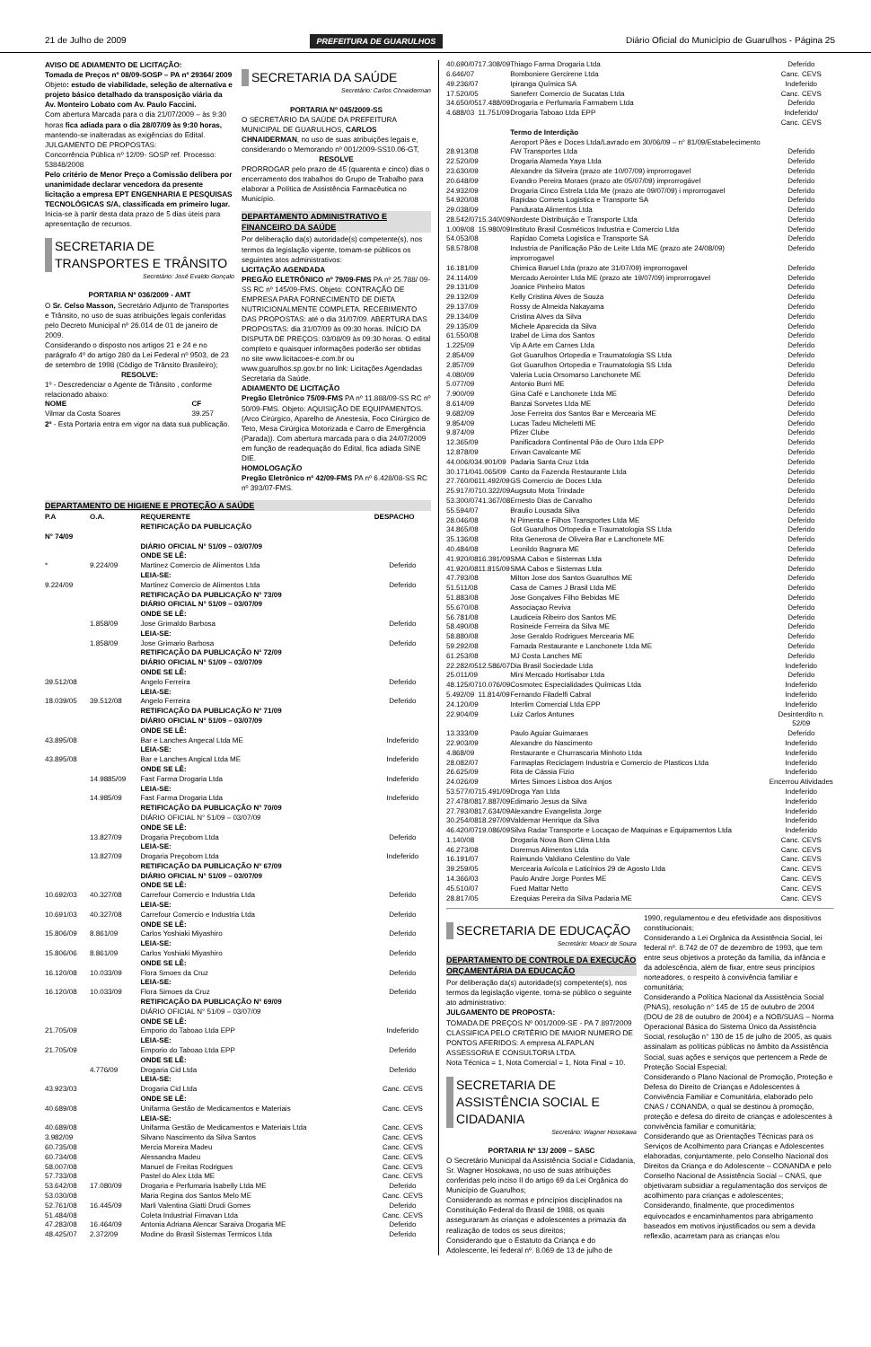21 de Julho de 2009 PREFEITURA DE GUARULHOS Diário Oficial do Município de Guarulhos - Página 25
AVISO DE ADIAMENTO DE LICITAÇÃO:
Tomada de Preços nº 08/09-SOSP – PA nº 29364/ 2009
Objeto: estudo de viabilidade, seleção de alternativa e projeto básico detalhado da transposição viária da Av. Monteiro Lobato com Av. Paulo Faccini.
Com abertura Marcada para o dia 21/07/2009 – às 9:30 horas fica adiada para o dia 28/07/09 às 9:30 horas, mantendo-se inalteradas as exigências do Edital.
JULGAMENTO DE PROPOSTAS:
Concorrência Pública nº 12/09- SOSP ref. Processo: 53848/2008
Pelo critério de Menor Preço a Comissão delibera por unanimidade declarar vencedora da presente licitação a empresa EPT ENGENHARIA E PESQUISAS TECNOLÓGICAS S/A, classificada em primeiro lugar.
Inicia-se à partir desta data prazo de 5 dias úteis para apresentação de recursos.
SECRETARIA DE TRANSPORTES E TRÂNSITO
Secretário: José Evaldo Gonçalo
PORTARIA Nº 036/2009 - AMT
O Sr. Celso Masson, Secretário Adjunto de Transportes e Trânsito, no uso de suas atribuições legais conferidas pelo Decreto Municipal nº 26.014 de 01 de janeiro de 2009.
Considerando o disposto nos artigos 21 e 24 e no parágrafo 4º do artigo 280 da Lei Federal nº 9503, de 23 de setembro de 1998 (Código de Trânsito Brasileiro);
RESOLVE:
1º - Descredenciar o Agente de Trânsito , conforme relacionado abaixo:
| NOME | CF |
| --- | --- |
| Vilmar da Costa Soares | 39.257 |
2º - Esta Portaria entra em vigor na data sua publicação.
SECRETARIA DA SAÚDE
Secretário: Carlos Chnaiderman
PORTARIA Nº 045/2009-SS
O SECRETÁRIO DA SAÚDE DA PREFEITURA MUNICIPAL DE GUARULHOS, CARLOS CHNAIDERMAN, no uso de suas atribuições legais e, considerando o Memorando nº 001/2009-SS10.06-GT,
RESOLVE
PRORROGAR pelo prazo de 45 (quarenta e cinco) dias o encerramento dos trabalhos do Grupo de Trabalho para elaborar a Política de Assistência Farmacêutica no Município.
DEPARTAMENTO ADMINISTRATIVO E FINANCEIRO DA SAÚDE
Por deliberação da(s) autoridade(s) competente(s), nos termos da legislação vigente, tornam-se públicos os seguintes atos administrativos:
LICITAÇÃO AGENDADA
PREGÃO ELETRÔNICO nº 79/09-FMS PA nº 25.788/ 09-SS RC nº 145/09-FMS. Objeto: CONTRAÇÃO DE EMPRESA PARA FORNECIMENTO DE DIETA NUTRICIONALMENTE COMPLETA. RECEBIMENTO DAS PROPOSTAS: até o dia 31/07/09. ABERTURA DAS PROPOSTAS: dia 31/07/09 às 09:30 horas. INÍCIO DA DISPUTA DE PREÇOS: 03/08/09 às 09:30 horas. O edital completo e quaisquer informações poderão ser obtidas no site www.licitacoes-e.com.br ou www.guarulhos.sp.gov.br no link: Licitações Agendadas Secretaria da Saúde.
ADIAMENTO DE LICITAÇÃO
Pregão Eletrônico 75/09-FMS PA nº 11.888/09-SS RC nº 50/09-FMS. Objeto: AQUISIÇÃO DE EQUIPAMENTOS. (Arco Cirúrgico, Aparelho de Anestesia, Foco Cirúrgico de Teto, Mesa Cirúrgica Motorizada e Carro de Emergência (Parada)). Com abertura marcada para o dia 24/07/2009 em função de readequação do Edital, fica adiada SINE DIE.
HOMOLOGAÇÃO
Pregão Eletrônico nº 42/09-FMS PA nº 6.428/08-SS RC nº 393/07-FMS.
DEPARTAMENTO DE HIGIENE E PROTEÇÃO A SAÚDE
| P.A | O.A. | REQUERENTE | DESPACHO |
| --- | --- | --- | --- |
| | | RETIFICAÇÃO DA PUBLICAÇÃO | |
| N° 74/09 | | | |
| | | DIÁRIO OFICIAL N° 51/09 – 03/07/09 ONDE SE LÊ: | |
| * | 9.224/09 | Martinez Comercio de Alimentos Ltda | Deferido |
| | | LEIA-SE: | |
| 9.224/09 | | Martinez Comercio de Alimentos Ltda | Deferido |
| | | RETIFICAÇÃO DA PUBLICAÇÃO N° 73/09 DIÁRIO OFICIAL N° 51/09 – 03/07/09 ONDE SE LÊ: | |
| | 1.858/09 | Jose Grimaldo Barbosa | Deferido |
| | | LEIA-SE: | |
| | 1.858/09 | Jose Grimario Barbosa | Deferido |
| | | RETIFICAÇÃO DA PUBLICAÇÃO N° 72/09 DIÁRIO OFICIAL N° 51/09 – 03/07/09 ONDE SE LÊ: | |
| 39.512/08 | | Angelo Ferreira | Deferido |
| | | LEIA-SE: | |
| 18.039/05 | 39.512/08 | Angelo Ferreira | Deferido |
| | | RETIFICAÇÃO DA PUBLICAÇÃO N° 71/09 DIÁRIO OFICIAL N° 51/09 – 03/07/09 ONDE SE LÊ: | |
| 43.895/08 | | Bar e Lanches Angecal Ltda ME | Indeferido |
| | | LEIA-SE: | |
| 43.895/08 | | Bar e Lanches Angical Ltda ME | Indeferido |
| | | ONDE SE LÊ: | |
| | 14.9885/09 | Fast Farma Drogaria Ltda | Indeferido |
| | | LEIA-SE: | |
| | 14.985/09 | Fast Farma Drogaria Ltda | Indeferido |
| | | RETIFICAÇÃO DA PUBLICAÇÃO N° 70/09 DIÁRIO OFICIAL N° 51/09 – 03/07/09 ONDE SE LÊ: | |
| | 13.827/09 | Drogaria Preçobom Ltda | Deferido |
| | | LEIA-SE: | |
| | 13.827/09 | Drogaria Preçobom Ltda | Indeferido |
| | | RETIFICAÇÃO DA PUBLICAÇÃO N° 67/09 DIÁRIO OFICIAL N° 51/09 – 03/07/09 ONDE SE LÊ: | |
| 10.692/03 | 40.327/08 | Carrefour Comercio e Industria Ltda | Deferido |
| | | LEIA-SE: | |
| 10.691/03 | 40.327/08 | Carrefour Comercio e Industria Ltda | Deferido |
| | | ONDE SE LÊ: | |
| 15.806/09 | 8.861/09 | Carlos Yoshiaki Miyashiro | Deferido |
| | | LEIA-SE: | |
| 15.806/06 | 8.861/09 | Carlos Yoshiaki Miyashiro | Deferido |
| | | ONDE SE LÊ: | |
| 16.120/08 | 10.033/09 | Flora Smoes da Cruz | Deferido |
| | | LEIA-SE: | |
| 16.120/08 | 10.033/09 | Flora Simoes da Cruz | Deferido |
| | | RETIFICAÇÃO DA PUBLICAÇÃO N° 69/09 DIÁRIO OFICIAL N° 51/09 – 03/07/09 ONDE SE LÊ: | |
| 21.705/09 | | Emporio do Taboao Ltda EPP | Indeferido |
| | | LEIA-SE: | |
| 21.705/09 | | Emporio do Taboao Ltda EPP | Deferido |
| | | ONDE SE LÊ: | |
| | 4.776/09 | Drogaria Cid Ltda | Deferido |
| | | LEIA-SE: | |
| 43.923/03 | | Drogaria Cid Ltda | Canc. CEVS |
| | | ONDE SE LÊ: | |
| 40.689/08 | | Unifarma Gestão de Medicamentos e Materiais | Canc. CEVS |
| | | LEIA-SE: | |
| 40.689/08 | | Unifarma Gestão de Medicamentos e Materiais Ltda | Canc. CEVS |
| 3.982/09 | | Silvano Nascimento da Silva Santos | Canc. CEVS |
| 60.735/08 | | Mercia Moreira Madeu | Canc. CEVS |
| 60.734/08 | | Alessandra Madeu | Canc. CEVS |
| 58.007/08 | | Manuel de Freitas Rodrigues | Canc. CEVS |
| 57.733/08 | | Pastel do Alex Ltda ME | Canc. CEVS |
| 53.642/08 | 17.080/09 | Drogaria e Perfumaria Isabelly Ltda ME | Deferido |
| 53.030/08 | | Maria Regina dos Santos Melo ME | Canc. CEVS |
| 52.761/08 | 16.445/09 | Marli Valentina Giatti Drudi Gomes | Deferido |
| 51.484/08 | | Coleta Industrial Fimavan Ltda | Canc. CEVS |
| 47.283/08 | 16.464/09 | Antonia Adriana Alencar Saraiva Drogaria ME | Deferido |
| 48.425/07 | 2.372/09 | Modine do Brasil Sistemas Termicos Ltda | Deferido |
| 40.690/07 | 17.308/09 | Thiago Farma Drogaria Ltda | Deferido |
| 6.646/07 | | Bomboniere Gercirene Ltda | Canc. CEVS |
| 49.236/07 | | Ipiranga Química SA | Indeferido |
| 17.520/05 | | Saneferr Comercio de Sucatas Ltda | Canc. CEVS |
| 34.650/05 | 17.488/09 | Drogaria e Perfumaria Farmabem Ltda | Deferido |
| 4.688/03 | 11.751/09 | Drogaria Taboao Ltda EPP | Indeferido/ Canc. CEVS |
| | | Termo de Interdição Aeroport Pães e Doces Ltda/Lavrado em 30/06/09 – n° 81/09/Estabelecimento | |
| 28.913/08 | | FW Transportes Ltda | Deferido |
| 22.520/09 | | Drogaria Alameda Yaya Ltda | Deferido |
| 23.630/09 | | Alexandre da Silveira (prazo ate 10/07/09) improrrogavel | Deferido |
| 20.648/09 | | Evandro Pereira Moraes (prazo ate 05/07/09) improrrogável | Deferido |
| 24.932/09 | | Drogaria Cinco Estrela Ltda Me (prazo ate 09/07/09) i mprorrogavel | Deferido |
| 54.920/08 | | Rapidao Cometa Logistica e Transporte SA | Deferido |
| 29.038/09 | | Pandurata Alimentos Ltda | Deferido |
| 28.542/07 | 15.340/09 | Nordeste Distribuição e Transporte Ltda | Deferido |
| 1.009/08 | 15.980/09 | Instituto Brasil Cosméticos Industria e Comercio Ltda | Deferido |
| 54.053/08 | | Rapidao Cometa Logistica e Transporte SA | Deferido |
| 58.578/08 | | Industria de Panificação Pão de Leite Ltda ME (prazo ate 24/08/09) improrrogavel | Deferido |
| 16.181/09 | | Chimica Baruel Ltda (prazo ate 31/07/09) improrrogavel | Deferido |
| 24.114/09 | | Mercado Aerointer Ltda ME (prazo ate 19/07/09) improrrogavel | Deferido |
| 29.131/09 | | Joanice Pinheiro Matos | Deferido |
| 29.132/09 | | Kelly Cristina Alves de Souza | Deferido |
| 29.137/09 | | Rossy de Almeida Nakayama | Deferido |
| 29.134/09 | | Cristina Alves da Silva | Deferido |
| 29.135/09 | | Michele Aparecida da Silva | Deferido |
| 61.550/08 | | Izabel de Lima dos Santos | Deferido |
| 1.225/09 | | Vip A Arte em Carnes Ltda | Deferido |
| 2.854/09 | | Got Guarulhos Ortopedia e Traumatologia SS Ltda | Deferido |
| 2.857/09 | | Got Guarulhos Ortopedia e Traumatologia SS Ltda | Deferido |
| 4.080/09 | | Valeria Lucia Orsomarso Lanchonete ME | Deferido |
| 5.077/09 | | Antonio Burri ME | Deferido |
| 7.900/09 | | Gina Café e Lanchonete Ltda ME | Deferido |
| 8.614/09 | | Banzai Sorvetes Ltda ME | Deferido |
| 9.682/09 | | Jose Ferreira dos Santos Bar e Mercearia ME | Deferido |
| 9.854/09 | | Lucas Tadeu Micheletti ME | Deferido |
| 9.874/09 | | Pfizer Clube | Deferido |
| 12.365/09 | | Panificadora Continental Pão de Ouro Ltda EPP | Deferido |
| 12.878/09 | | Erivan Cavalcante ME | Deferido |
| 44.006/03 | 4.901/09 | Padaria Santa Cruz Ltda | Deferido |
| 30.171/04 | 1.065/09 | Canto da Fazenda Restaurante Ltda | Deferido |
| 27.760/06 | 11.492/09 | GS Comercio de Doces Ltda | Deferido |
| 25.917/07 | 10.322/09 | Augsuto Mota Trindade | Deferido |
| 53.300/07 | 41.367/08 | Ernesto Dias de Carvalho | Deferido |
| 55.594/07 | | Braulio Lousada Silva | Deferido |
| 28.046/08 | | N Pimenta e Filhos Transportes Ltda ME | Deferido |
| 34.865/08 | | Got Guarulhos Ortopedia e Traumatologia SS Ltda | Deferido |
| 35.136/08 | | Rita Generosa de Oliveira Bar e Lanchonete ME | Deferido |
| 40.484/08 | | Leonildo Bagnara ME | Deferido |
| 41.920/08 | 16.391/09 | SMA Cabos e Sistemas Ltda | Deferido |
| 41.920/08 | 11.815/09 | SMA Cabos e Sistemas Ltda | Deferido |
| 47.793/08 | | Milton Jose dos Santos Guarulhos ME | Deferido |
| 51.511/08 | | Casa de Carnes J Brasil Ltda ME | Deferido |
| 51.883/08 | | Jose Gonçalves Filho Bebidas ME | Deferido |
| 55.670/08 | | Associaçao Reviva | Deferido |
| 56.781/08 | | Laudiceia Ribeiro dos Santos ME | Deferido |
| 58.490/08 | | Rosineide Ferreira da Silva ME | Deferido |
| 58.880/08 | | Jose Geraldo Rodrigues Mercearia ME | Deferido |
| 59.292/08 | | Famada Restaurante e Lanchonete Ltda ME | Deferido |
| 61.253/08 | | MJ Costa Lanches ME | Deferido |
| 22.282/05 | 12.586/07 | Dia Brasil Sociedade Ltda | Indeferido |
| 25.011/09 | | Mini Mercado Hortisabor Ltda | Deferido |
| 48.125/07 | 10.076/09 | Cosmotec Especialidades Químicas Ltda | Indeferido |
| 5.492/09 | 11.814/09 | Fernando Filadelfi Cabral | Indeferido |
| 24.120/09 | | Interlim Comercial Ltda EPP | Indeferido |
| 22.904/09 | | Luiz Carlos Antunes | Desinterdito n. 52/09 |
| 13.333/09 | | Paulo Aguiar Guimaraes | Deferido |
| 22.903/09 | | Alexandre do Nascimento | Indeferido |
| 4.868/09 | | Restaurante e Churrascaria Minhoto Ltda | Indeferido |
| 28.082/07 | | Farmaplas Reciclagem Industria e Comercio de Plasticos Ltda | Indeferido |
| 26.625/09 | | Rita de Cássia Fizio | Indeferido |
| 24.026/09 | | Mirtes Simoes Lisboa dos Anjos | Encerrou Atividades |
| 53.577/07 | 15.491/09 | Droga Yan Ltda | Indeferido |
| 27.478/08 | 17.887/09 | Edimario Jesus da Silva | Indeferido |
| 27.793/08 | 17.634/09 | Alexandre Evangelista Jorge | Indeferido |
| 30.254/08 | 18.297/09 | Valdemar Henrique da Silva | Indeferido |
| 46.420/07 | 19.086/09 | Silva Radar Transporte e Locaçao de Maquinas e Equipamentos Ltda | Indeferido |
| 1.140/08 | | Drogaria Nova Bom Clima Ltda | Canc. CEVS |
| 46.273/08 | | Doremus Alimentos Ltda | Canc. CEVS |
| 16.191/07 | | Raimundo Valdiano Celestino do Vale | Canc. CEVS |
| 39.259/05 | | Mercearia Avícola e Laticínios 29 de Agosto Ltda | Canc. CEVS |
| 14.366/03 | | Paulo Andre Jorge Pontes ME | Canc. CEVS |
| 45.510/07 | | Fued Mattar Netto | Canc. CEVS |
| 28.817/05 | | Ezequias Pereira da Silva Padaria ME | Canc. CEVS |
SECRETARIA DE EDUCAÇÃO
Secretário: Moacir de Souza
DEPARTAMENTO DE CONTROLE DA EXECUÇÃO ORÇAMENTÁRIA DA EDUCAÇÃO
Por deliberação da(s) autoridade(s) competente(s), nos termos da legislação vigente, torna-se público o seguinte ato administrativo:
JULGAMENTO DE PROPOSTA:
TOMADA DE PREÇOS Nº 001/2009-SE - PA 7.897/2009 CLASSIFICA PELO CRITÉRIO DE MAIOR NUMERO DE PONTOS AFERIDOS: A empresa ALFAPLAN ASSESSORIA E CONSULTORIA LTDA.
Nota Técnica = 1, Nota Comercial = 1, Nota Final = 10.
SECRETARIA DE ASSISTÊNCIA SOCIAL E CIDADANIA
Secretário: Wagner Hosokawa
PORTARIA Nº 13/ 2009 – SASC
O Secretário Municipal da Assistência Social e Cidadania, Sr. Wagner Hosokawa, no uso de suas atribuições conferidas pelo inciso II do artigo 69 da Lei Orgânica do Município de Guarulhos;
Considerando as normas e princípios disciplinados na Constituição Federal do Brasil de 1988, os quais asseguraram às crianças e adolescentes a primazia da realização de todos os seus direitos;
Considerando que o Estatuto da Criança e do Adolescente, lei federal nº. 8.069 de 13 de julho de
1990, regulamentou e deu efetividade aos dispositivos constitucionais;
Considerando a Lei Orgânica da Assistência Social, lei federal nº. 8.742 de 07 de dezembro de 1993, que tem entre seus objetivos a proteção da família, da infância e da adolescência, além de fixar, entre seus princípios norteadores, o respeito à convivência familiar e comunitária;
Considerando a Política Nacional da Assistência Social (PNAS), resolução n° 145 de 15 de outubro de 2004 (DOU de 28 de outubro de 2004) e a NOB/SUAS – Norma Operacional Básica do Sistema Único da Assistência Social, resolução n° 130 de 15 de julho de 2005, as quais assinalam as políticas públicas no âmbito da Assistência Social, suas ações e serviços que pertencem a Rede de Proteção Social Especial;
Considerando o Plano Nacional de Promoção, Proteção e Defesa do Direito de Crianças e Adolescentes à Convivência Familiar e Comunitária, elaborado pelo CNAS / CONANDA, o qual se destinou à promoção, proteção e defesa do direito de crianças e adolescentes à convivência familiar e comunitária;
Considerando que as Orientações Técnicas para os Serviços de Acolhimento para Crianças e Adolescentes elaboradas, conjuntamente, pelo Conselho Nacional dos Direitos da Criança e do Adolescente – CONANDA e pelo Conselho Nacional de Assistência Social – CNAS, que objetivaram subsidiar a regulamentação dos serviços de acolhimento para crianças e adolescentes;
Considerando, finalmente, que procedimentos equivocados e encaminhamentos para abrigamento baseados em motivos injustificados ou sem a devida reflexão, acarretam para as crianças e/ou